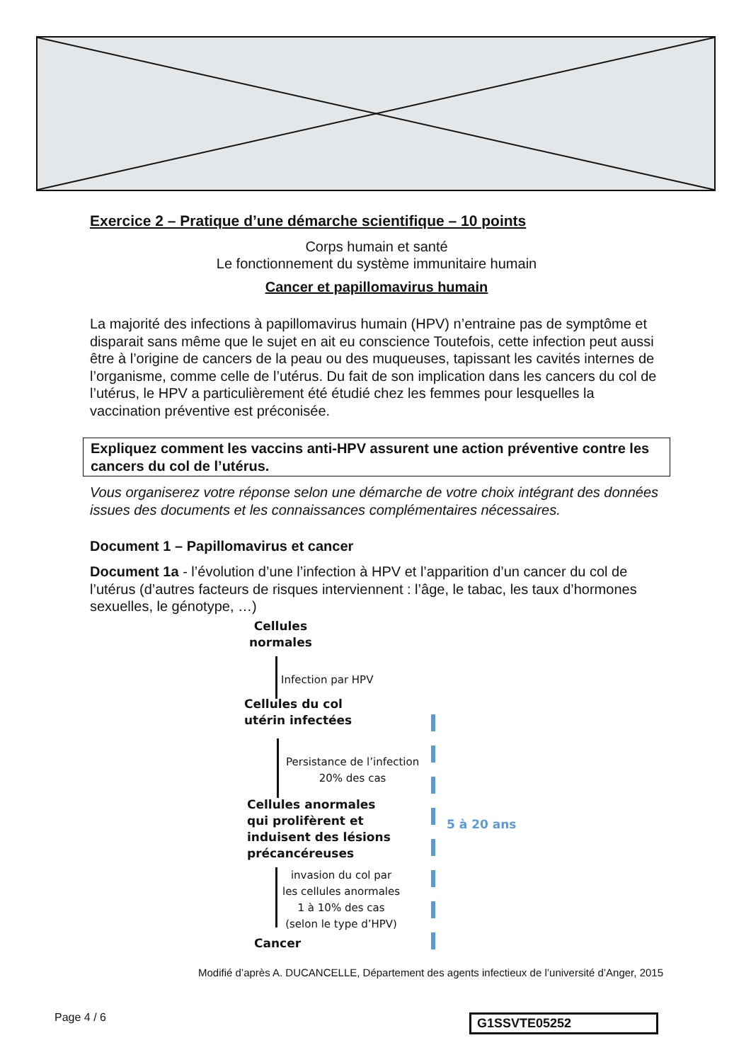Exercice 2 – Pratique d’une démarche scientifique – 10 points
Corps humain et santé
Le fonctionnement du système immunitaire humain
Cancer et papillomavirus humain
La majorité des infections à papillomavirus humain (HPV) n’entraine pas de symptôme et disparait sans même que le sujet en ait eu conscience Toutefois, cette infection peut aussi être à l’origine de cancers de la peau ou des muqueuses, tapissant les cavités internes de l’organisme, comme celle de l’utérus. Du fait de son implication dans les cancers du col de l’utérus, le HPV a particulièrement été étudié chez les femmes pour lesquelles la vaccination préventive est préconisée.
Expliquez comment les vaccins anti-HPV assurent une action préventive contre les cancers du col de l’utérus.
Vous organiserez votre réponse selon une démarche de votre choix intégrant des données issues des documents et les connaissances complémentaires nécessaires.
Document 1 – Papillomavirus et cancer
Document 1a - l’évolution d’une l’infection à HPV et l’apparition d’un cancer du col de l’utérus (d’autres facteurs de risques interviennent : l’âge, le tabac, les taux d’hormones sexuelles, le génotype, …)
Cellules
normales
Infection par HPV
Cellules du col
utérin infectées
Persistance de l’infection
20% des cas
Cellules anormales
qui prolifèrent et
induisent des lésions
précancéreuses
invasion du col par
les cellules anormales
1 à 10% des cas
(selon le type d’HPV)
Cancer
5 à 20 ans
Modifié d’après A. DUCANCELLE, Département des agents infectieux de l’université d’Anger, 2015
Page 4 / 6 G1SSVTE05252